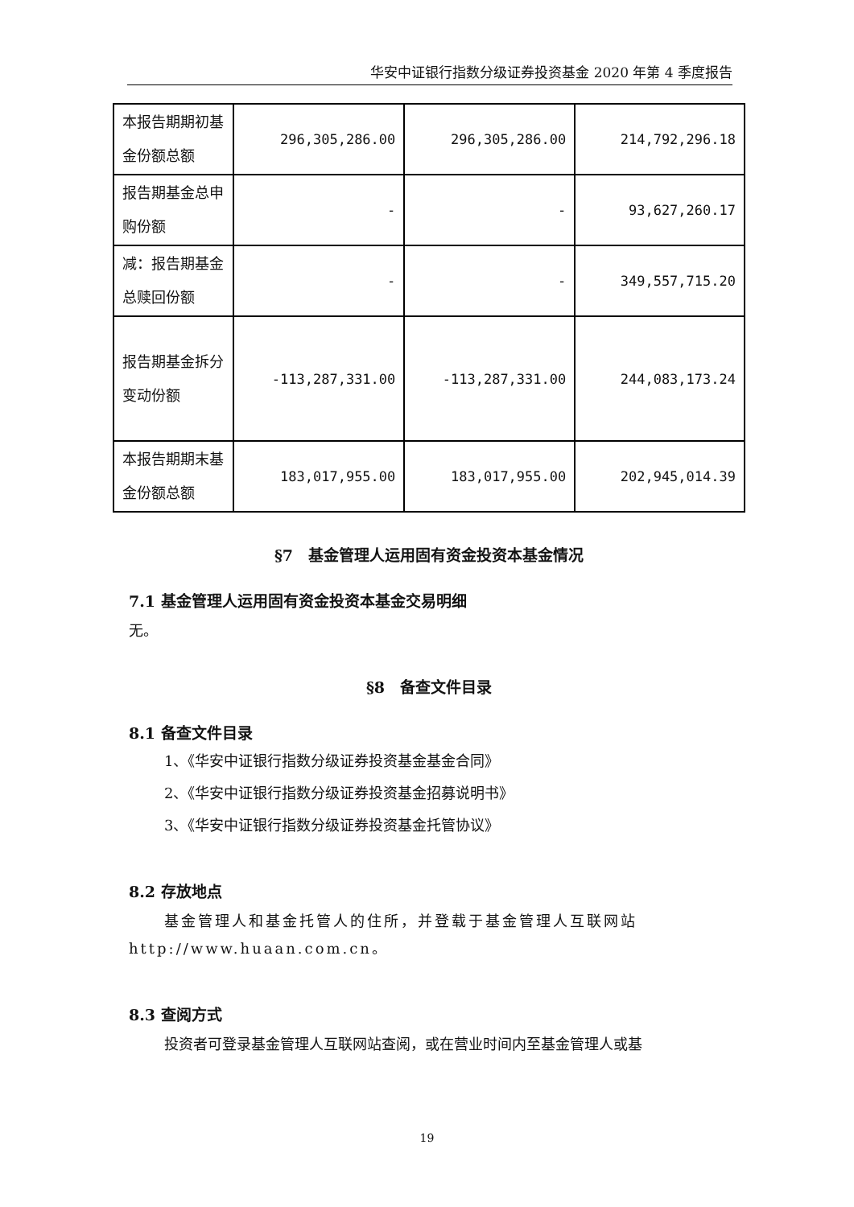华安中证银行指数分级证券投资基金 2020 年第 4 季度报告
| 本报告期期初基金份额总额 | 296,305,286.00 | 296,305,286.00 | 214,792,296.18 |
| 报告期基金总申购份额 | - | - | 93,627,260.17 |
| 减：报告期基金总赎回份额 | - | - | 349,557,715.20 |
| 报告期基金拆分变动份额 | -113,287,331.00 | -113,287,331.00 | 244,083,173.24 |
| 本报告期期末基金份额总额 | 183,017,955.00 | 183,017,955.00 | 202,945,014.39 |
§7　基金管理人运用固有资金投资本基金情况
7.1 基金管理人运用固有资金投资本基金交易明细
无。
§8　备查文件目录
8.1 备查文件目录
1、《华安中证银行指数分级证券投资基金基金合同》
2、《华安中证银行指数分级证券投资基金招募说明书》
3、《华安中证银行指数分级证券投资基金托管协议》
8.2 存放地点
基金管理人和基金托管人的住所，并登载于基金管理人互联网站 http://www.huaan.com.cn。
8.3 查阅方式
投资者可登录基金管理人互联网站查阅，或在营业时间内至基金管理人或基
19